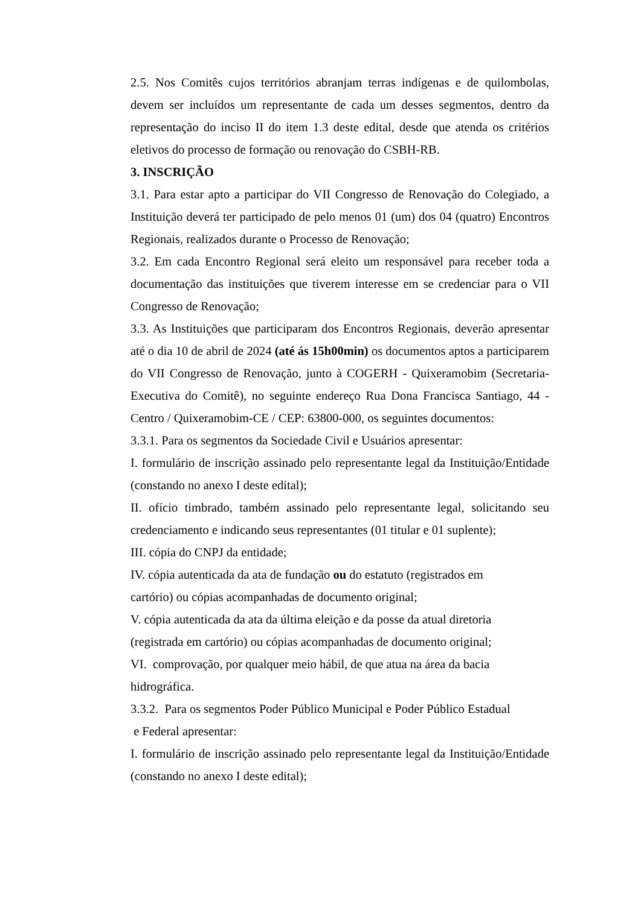2.5. Nos Comitês cujos territórios abranjam terras indígenas e de quilombolas, devem ser incluídos um representante de cada um desses segmentos, dentro da representação do inciso II do item 1.3 deste edital, desde que atenda os critérios eletivos do processo de formação ou renovação do CSBH-RB.
3. INSCRIÇÃO
3.1. Para estar apto a participar do VII Congresso de Renovação do Colegiado, a Instituição deverá ter participado de pelo menos 01 (um) dos 04 (quatro) Encontros Regionais, realizados durante o Processo de Renovação;
3.2. Em cada Encontro Regional será eleito um responsável para receber toda a documentação das instituições que tiverem interesse em se credenciar para o VII Congresso de Renovação;
3.3. As Instituições que participaram dos Encontros Regionais, deverão apresentar até o dia 10 de abril de 2024 (até ás 15h00min) os documentos aptos a participarem do VII Congresso de Renovação, junto à COGERH - Quixeramobim (Secretaria-Executiva do Comitê), no seguinte endereço Rua Dona Francisca Santiago, 44 - Centro / Quixeramobim-CE / CEP: 63800-000, os seguintes documentos:
3.3.1. Para os segmentos da Sociedade Civil e Usuários apresentar:
I. formulário de inscrição assinado pelo representante legal da Instituição/Entidade (constando no anexo I deste edital);
II. ofício timbrado, também assinado pelo representante legal, solicitando seu credenciamento e indicando seus representantes (01 titular e 01 suplente);
III. cópia do CNPJ da entidade;
IV. cópia autenticada da ata de fundação ou do estatuto (registrados em
cartório) ou cópias acompanhadas de documento original;
V. cópia autenticada da ata da última eleição e da posse da atual diretoria (registrada em cartório) ou cópias acompanhadas de documento original;
VI. comprovação, por qualquer meio hábil, de que atua na área da bacia
hidrográfica.
3.3.2. Para os segmentos Poder Público Municipal e Poder Público Estadual
e Federal apresentar:
I. formulário de inscrição assinado pelo representante legal da Instituição/Entidade (constando no anexo I deste edital);